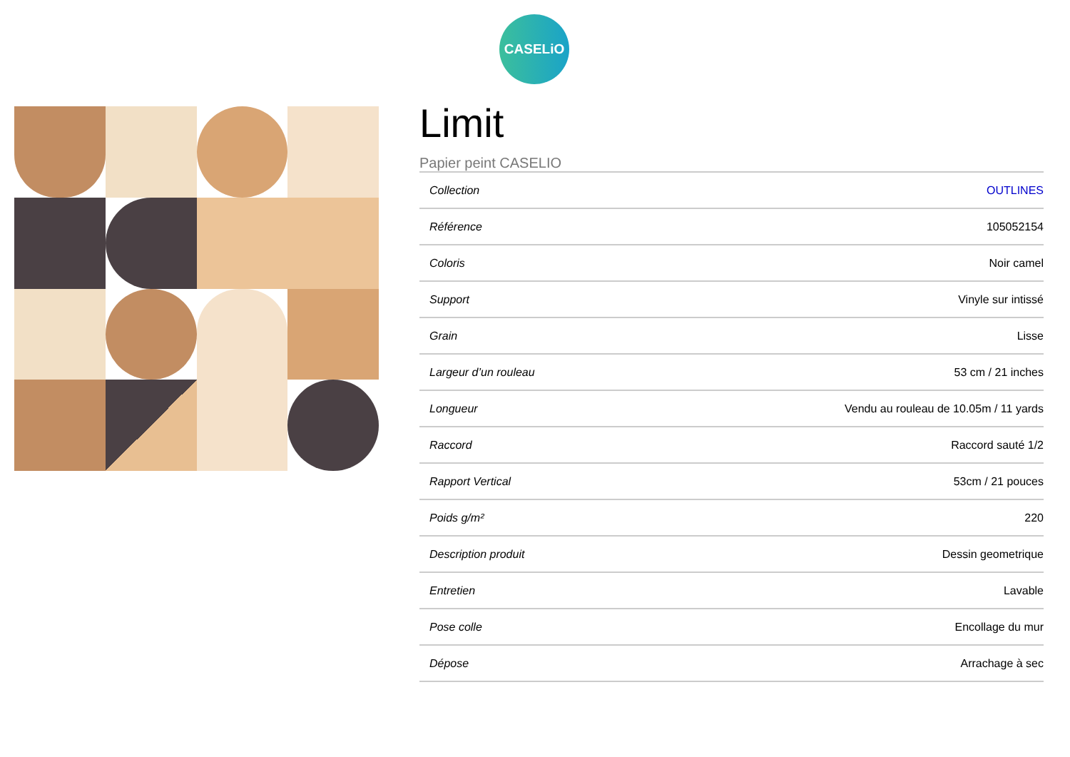CASELiO
Limit
Papier peint CASELIO
| Collection | OUTLINES |
| Référence | 105052154 |
| Coloris | Noir camel |
| Support | Vinyle sur intissé |
| Grain | Lisse |
| Largeur d’un rouleau | 53 cm / 21 inches |
| Longueur | Vendu au rouleau de 10.05m / 11 yards |
| Raccord | Raccord sauté 1/2 |
| Rapport Vertical | 53cm / 21 pouces |
| Poids g/m² | 220 |
| Description produit | Dessin geometrique |
| Entretien | Lavable |
| Pose colle | Encollage du mur |
| Dépose | Arrachage à sec |